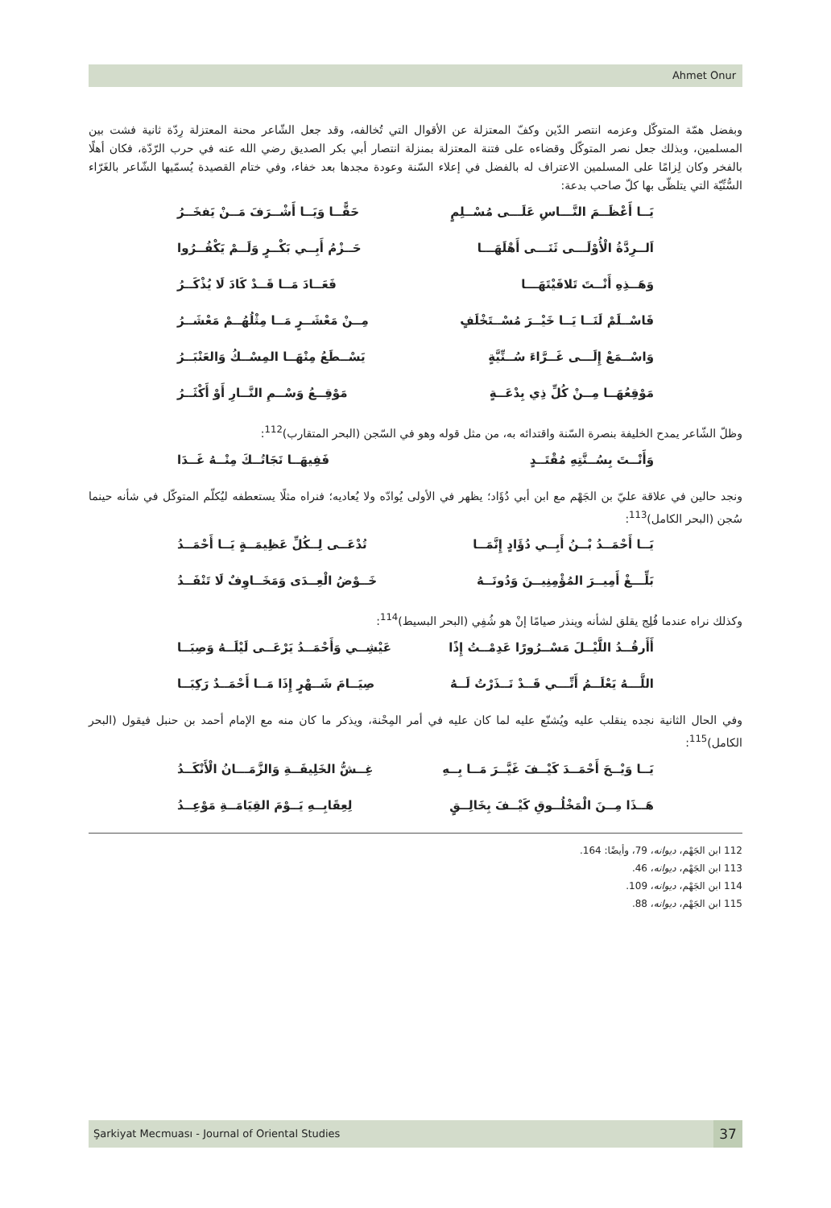Ahmet Onur
وبفضل همّة المتوكّل وعزمه انتصر الدّين وكفّ المعتزلة عن الأقوال التي تُخالفه، وقد جعل الشّاعر محنة المعتزلة رِدّة ثانية فشت بين المسلمين، وبذلك جعل نصر المتوكّل وقضاءه على فتنة المعتزلة بمنزلة انتصار أبي بكر الصديق رضي الله عنه في حرب الرّدّة، فكان أهلًا بالفخر وكان لِزامًا على المسلمين الاعتراف له بالفضل في إعلاء السّنة وعودة مجدها بعد خفاء، وفي ختام القصيدة يُسمّيها الشّاعر بالغَرّاء السُّنِّيّة التي يتلظّى بها كلّ صاحب بدعة:
يَــا أَعْظَــمَ النَّـــاسِ عَلَـــى مُسْــلِمٍ حَقًّــا وَيَــا أَشْــرَفَ مَــنْ يَفخَــرُ
اَلــرِدَّةُ الْأُوْلَـــى ثَنَـــى أَهْلَهَـــا حَــزْمُ أَبِــي بَكْــرٍ وَلَــمْ يَكْفُــرُوا
وَهَــذِهِ أَنْــتَ تَلافَيْتَهَـــا فَعَــادَ مَــا قَــدْ كَادَ لَا يُذْكَــرُ
فَاسْــلَمْ لَنَــا يَــا خَيْــرَ مُسْــتَخْلَفٍ مِــنْ مَعْشَــرٍ مَــا مِثْلُهُــمْ مَعْشَــرُ
وَاسْــمَعْ إِلَـــى غَــرَّاءَ سُــنِّيَّةٍ يَسْــطَعُ مِنْهَــا المِسْــكُ وَالعَنْبَــرُ
مَوْقِعُهَــا مِــنْ كُلِّ ذِي بِدْعَــةٍ مَوْقِــعُ وَسْــمِ النَّــارِ أَوْ أَكْثَــرُ
وظلّ الشّاعر يمدح الخليفة بنصرة السّنة واقتدائه به، من مثل قوله وهو في السّجن (البحر المتقارب)<sup>112</sup>:
وَأَنْــتَ بِسُــنَّتِهِ مُقْتَــدٍ فَفِيهَــا نَجَاتُــكَ مِنْــهُ غَــدَا
ونجد حالين في علاقة عليّ بن الجَهْم مع ابن أبي دُؤَاد؛ يظهر في الأولى يُوادّه ولا يُعاديه؛ فنراه مثلًا يستعطفه ليُكلّم المتوكّل في شأنه حينما سُجن (البحر الكامل)<sup>113</sup>:
يَــا أَحْمَــدُ بْــنُ أَبِــي دُؤَادٍ إِنَّمَــا تُدْعَــى لِــكُلِّ عَظِيمَــةٍ يَــا أَحْمَــدُ
بَلِّـــغْ أَمِيــرَ المُؤْمِنِيــنَ وَدُونَــهُ خَــوْضُ الْعِــدَى وَمَخَــاوِفٌ لَا تَنْفَــدُ
وكذلك نراه عندما فُلِج يقلق لشأنه وينذر صيامًا إنْ هو شُفِي (البحر البسيط)<sup>114</sup>:
أَأَرقُــدُ اللَّيْــلَ مَسْــرُورًا عَدِمْــتُ إِذًا عَيْشِــي وَأَحْمَــدُ يَرْعَــى لَيْلَــهُ وَصِبَــا
اللَّـــهُ يَعْلَــمُ أَنِّـــي قَــدْ نَــذَرْتُ لَــهُ صِيَــامَ شَــهْرٍ إِذَا مَــا أَحْمَــدٌ رَكِبَــا
وفي الحال الثانية نجده ينقلب عليه ويُشنّع عليه لما كان عليه في أمر المِحْنة، ويذكر ما كان منه مع الإمام أحمد بن حنبل فيقول (البحر الكامل)<sup>115</sup>:
يَــا وَيْــحَ أَحْمَــدَ كَيْــفَ غَيَّــرَ مَــا بِــهِ غِــشُّ الخَلِيفَــةِ وَالزَّمَـــانُ الْأَنْكَــدُ
هَــذَا مِــنَ الْمَخْلُــوقِ كَيْــفَ بِخَالِــقٍ لِعِقَابِــهِ يَــوْمَ القِيَامَــةِ مَوْعِــدُ
112 ابن الجَهْم، ديوانه، 79، وأيضًا: 164.
113 ابن الجَهْم، ديوانه، 46.
114 ابن الجَهْم، ديوانه، 109.
115 ابن الجَهْم، ديوانه، 88.
Şarkiyat Mecmuası - Journal of Oriental Studies
37